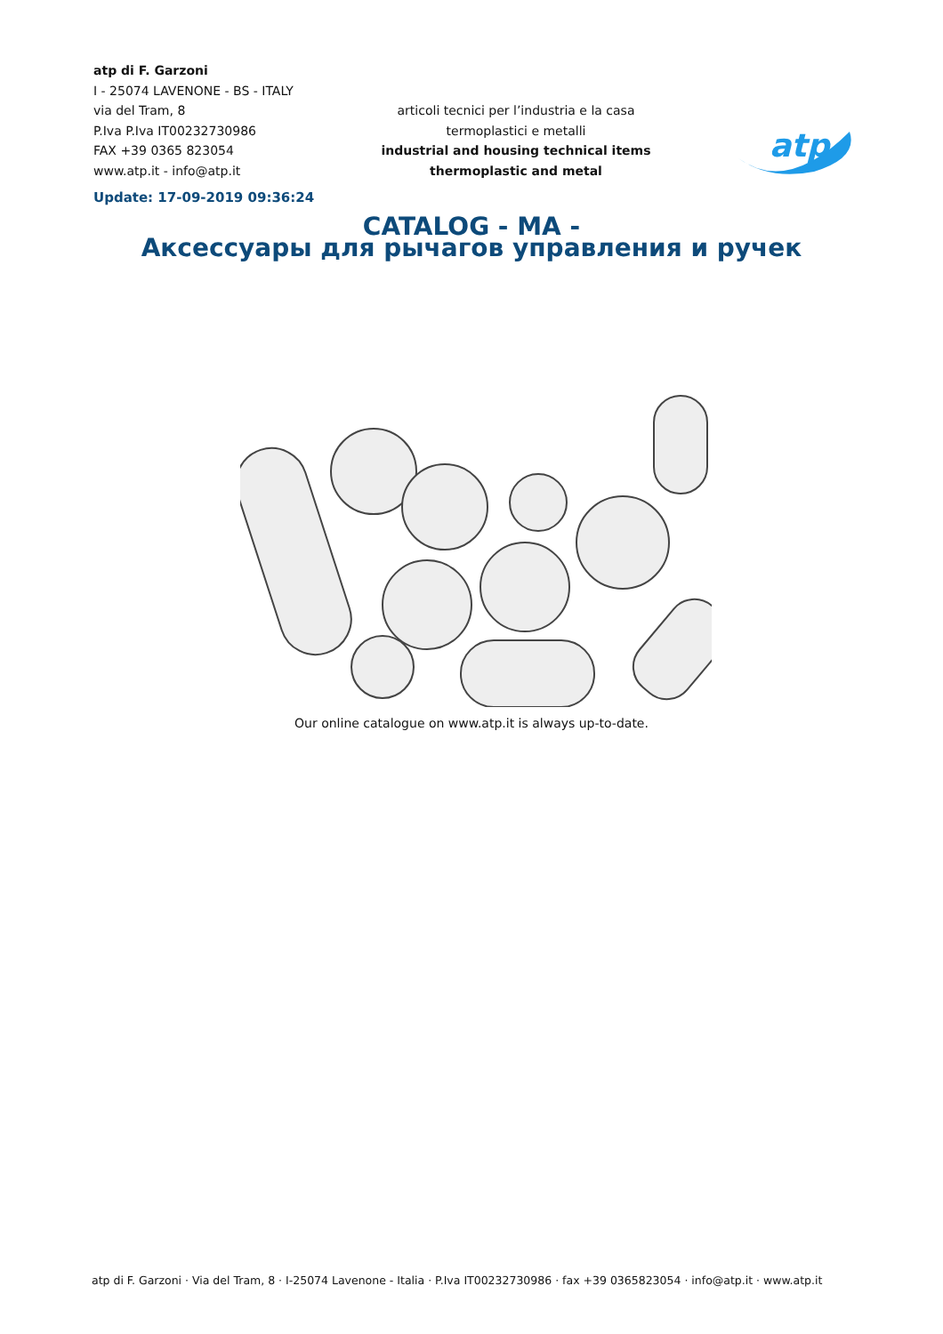atp di F. Garzoni
I - 25074 LAVENONE - BS - ITALY
via del Tram, 8
P.Iva P.Iva IT00232730986
FAX +39 0365 823054
www.atp.it - info@atp.it
Update: 17-09-2019 09:36:24
articoli tecnici per l’industria e la casa
termoplastici e metalli
industrial and housing technical items
thermoplastic and metal
atp
CATALOG - MA -
Аксессуары для рычагов управления и ручек
Our online catalogue on www.atp.it is always up-to-date.
atp di F. Garzoni · Via del Tram, 8 · I-25074 Lavenone - Italia · P.Iva IT00232730986 · fax +39 0365823054 · info@atp.it · www.atp.it